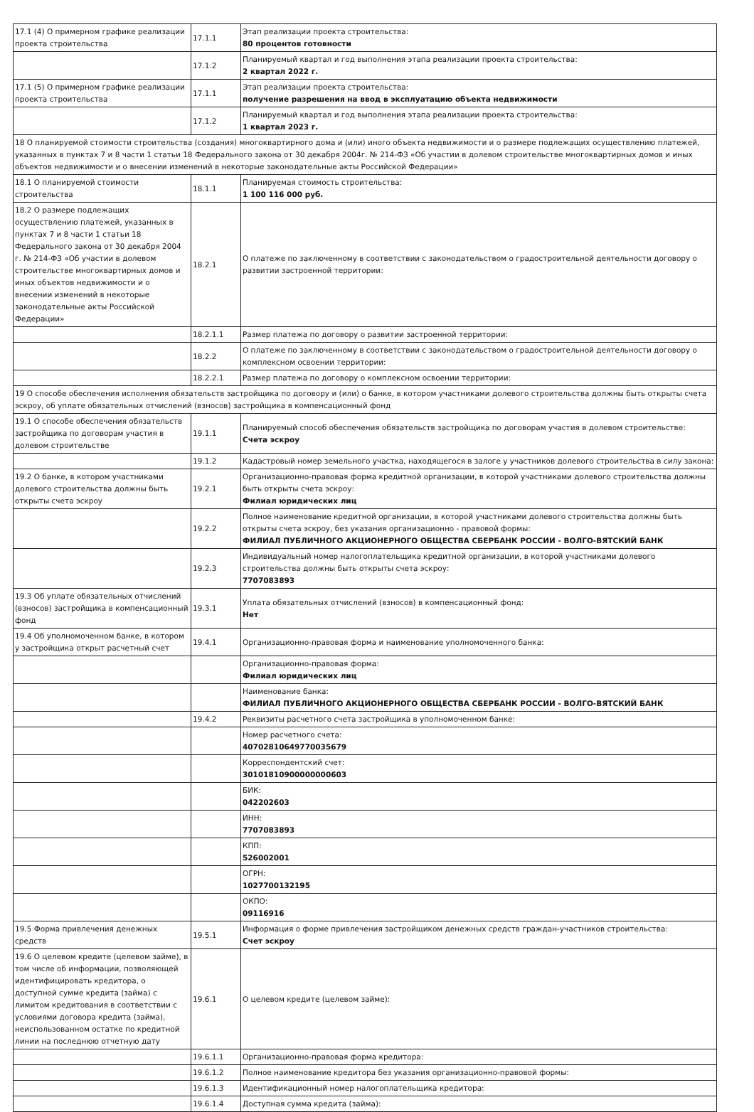| 17.1 (4) О примерном графике реализации проекта строительства | 17.1.1 | Этап реализации проекта строительства: 80 процентов готовности |
| | 17.1.2 | Планируемый квартал и год выполнения этапа реализации проекта строительства: 2 квартал 2022 г. |
| 17.1 (5) О примерном графике реализации проекта строительства | 17.1.1 | Этап реализации проекта строительства: получение разрешения на ввод в эксплуатацию объекта недвижимости |
| | 17.1.2 | Планируемый квартал и год выполнения этапа реализации проекта строительства: 1 квартал 2023 г. |
| 18 О планируемой стоимости строительства (создания) многоквартирного дома и (или) иного объекта недвижимости и о размере подлежащих осуществлению платежей, указанных в пунктах 7 и 8 части 1 статьи 18 Федерального закона от 30 декабря 2004г. № 214-ФЗ «Об участии в долевом строительстве многоквартирных домов и иных объектов недвижимости и о внесении изменений в некоторые законодательные акты Российской Федерации» | | |
| 18.1 О планируемой стоимости строительства | 18.1.1 | Планируемая стоимость строительства: 1 100 116 000 руб. |
| 18.2 О размере подлежащих осуществлению платежей, указанных в пунктах 7 и 8 части 1 статьи 18 Федерального закона от 30 декабря 2004 г. № 214-ФЗ «Об участии в долевом строительстве многоквартирных домов и иных объектов недвижимости и о внесении изменений в некоторые законодательные акты Российской Федерации» | 18.2.1 | О платеже по заключенному в соответствии с законодательством о градостроительной деятельности договору о развитии застроенной территории: |
| | 18.2.1.1 | Размер платежа по договору о развитии застроенной территории: |
| | 18.2.2 | О платеже по заключенному в соответствии с законодательством о градостроительной деятельности договору о комплексном освоении территории: |
| | 18.2.2.1 | Размер платежа по договору о комплексном освоении территории: |
| 19 О способе обеспечения исполнения обязательств застройщика по договору и (или) о банке, в котором участниками долевого строительства должны быть открыты счета эскроу, об уплате обязательных отчислений (взносов) застройщика в компенсационный фонд | | |
| 19.1 О способе обеспечения обязательств застройщика по договорам участия в долевом строительстве | 19.1.1 | Планируемый способ обеспечения обязательств застройщика по договорам участия в долевом строительстве: Счета эскроу |
| | 19.1.2 | Кадастровый номер земельного участка, находящегося в залоге у участников долевого строительства в силу закона: |
| 19.2 О банке, в котором участниками долевого строительства должны быть открыты счета эскроу | 19.2.1 | Организационно-правовая форма кредитной организации, в которой участниками долевого строительства должны быть открыты счета эскроу: Филиал юридических лиц |
| | 19.2.2 | Полное наименование кредитной организации, в которой участниками долевого строительства должны быть открыты счета эскроу, без указания организационно - правовой формы: ФИЛИАЛ ПУБЛИЧНОГО АКЦИОНЕРНОГО ОБЩЕСТВА СБЕРБАНК РОССИИ - ВОЛГО-ВЯТСКИЙ БАНК |
| | 19.2.3 | Индивидуальный номер налогоплательщика кредитной организации, в которой участниками долевого строительства должны быть открыты счета эскроу: 7707083893 |
| 19.3 Об уплате обязательных отчислений (взносов) застройщика в компенсационный фонд | 19.3.1 | Уплата обязательных отчислений (взносов) в компенсационный фонд: Нет |
| 19.4 Об уполномоченном банке, в котором у застройщика открыт расчетный счет | 19.4.1 | Организационно-правовая форма и наименование уполномоченного банка: |
| | | Организационно-правовая форма: Филиал юридических лиц |
| | | Наименование банка: ФИЛИАЛ ПУБЛИЧНОГО АКЦИОНЕРНОГО ОБЩЕСТВА СБЕРБАНК РОССИИ - ВОЛГО-ВЯТСКИЙ БАНК |
| | 19.4.2 | Реквизиты расчетного счета застройщика в уполномоченном банке: |
| | | Номер расчетного счета: 40702810649770035679 |
| | | Корреспондентский счет: 30101810900000000603 |
| | | БИК: 042202603 |
| | | ИНН: 7707083893 |
| | | КПП: 526002001 |
| | | ОГРН: 1027700132195 |
| | | ОКПО: 09116916 |
| 19.5 Форма привлечения денежных средств | 19.5.1 | Информация о форме привлечения застройщиком денежных средств граждан-участников строительства: Счет эскроу |
| 19.6 О целевом кредите (целевом займе), в том числе об информации, позволяющей идентифицировать кредитора, о доступной сумме кредита (займа) с лимитом кредитования в соответствии с условиями договора кредита (займа), неиспользованном остатке по кредитной линии на последнюю отчетную дату | 19.6.1 | О целевом кредите (целевом займе): |
| | 19.6.1.1 | Организационно-правовая форма кредитора: |
| | 19.6.1.2 | Полное наименование кредитора без указания организационно-правовой формы: |
| | 19.6.1.3 | Идентификационный номер налогоплательщика кредитора: |
| | 19.6.1.4 | Доступная сумма кредита (займа): |